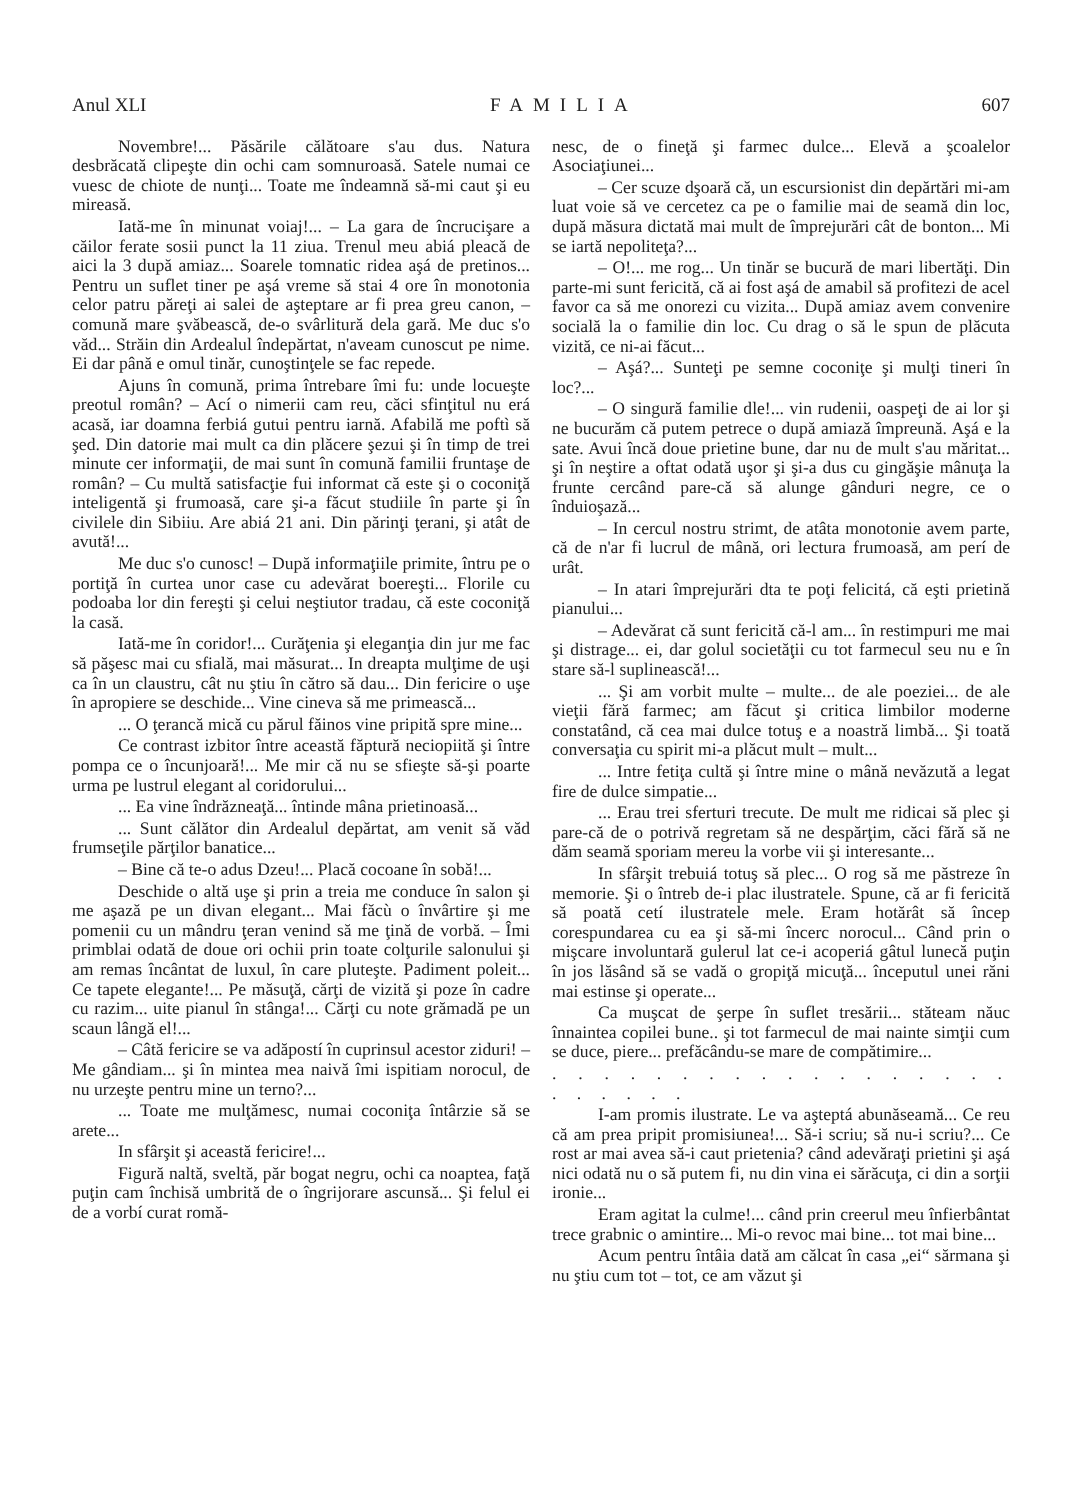Anul XLI FAMILIA 607
Novembre!... Păsările călătoare s'au dus. Natura desbrăcată clipeşte din ochi cam somnuroasă. Satele numai ce vuesc de chiote de nunţi... Toate me îndeamnă să-mi caut şi eu mireasă.
Iată-me în minunat voiaj!... – La gara de încrucişare a căilor ferate sosii punct la 11 ziua. Trenul meu abiá pleacă de aici la 3 după amiaz... Soarele tomnatic ridea aşá de pretinos... Pentru un suflet tiner pe aşá vreme să stai 4 ore în monotonia celor patru păreţi ai salei de aşteptare ar fi prea greu canon, – comună mare şvăbească, de-o svârlitură dela gară. Me duc s'o văd... Străin din Ardealul îndepărtat, n'aveam cunoscut pe nime. Ei dar până e omul tinăr, cunoştinţele se fac repede.
Ajuns în comună, prima întrebare îmi fu: unde locueşte preotul român? – Ací o nimerii cam reu, căci sfinţitul nu erá acasă, iar doamna ferbiá gutui pentru iarnă. Afabilă me poftì să şed. Din datorie mai mult ca din plăcere şezui şi în timp de trei minute cer informaţii, de mai sunt în comună familii fruntaşe de român? – Cu multă satisfacţie fui informat că este şi o coconiţă inteligentă şi frumoasă, care şi-a făcut studiile în parte şi în civilele din Sibiiu. Are abiá 21 ani. Din părinţi ţerani, şi atât de avută!...
Me duc s'o cunosc! – După informaţiile primite, întru pe o portiţă în curtea unor case cu adevărat boereşti... Florile cu podoaba lor din fereşti şi celui neştiutor tradau, că este coconiţă la casă.
Iată-me în coridor!... Curăţenia şi eleganţia din jur me fac să păşesc mai cu sfială, mai măsurat... In dreapta mulţime de uşi ca în un claustru, cât nu ştiu în cătro să dau... Din fericire o uşe în apropiere se deschide... Vine cineva să me primească...
... O ţerancă mică cu părul făinos vine pripită spre mine...
Ce contrast izbitor între această făptură neciopiită şi între pompa ce o încunjoară!... Me mir că nu se sfieşte să-şi poarte urma pe lustrul elegant al coridorului...
... Ea vine îndrăzneaţă... întinde mâna prietinoasă...
... Sunt călător din Ardealul depărtat, am venit să văd frumseţile părţilor banatice...
– Bine că te-o adus Dzeu!... Placă cocoane în sobă!...
Deschide o altă uşe şi prin a treia me conduce în salon şi me aşază pe un divan elegant... Mai făcù o învârtire şi me pomenii cu un mândru ţeran venind să me ţină de vorbă. – Îmi primblai odată de doue ori ochii prin toate colţurile salonului şi am remas încântat de luxul, în care pluteşte. Padiment poleit... Ce tapete elegante!... Pe măsuţă, cărţi de vizită şi poze în cadre cu razim... uite pianul în stânga!... Cărţi cu note grămadă pe un scaun lângă el!...
– Câtă fericire se va adăpostí în cuprinsul acestor ziduri! – Me gândiam... şi în mintea mea naivă îmi ispitiam norocul, de nu urzeşte pentru mine un terno?...
... Toate me mulţămesc, numai coconiţa întârzie să se arete...
In sfârşit şi această fericire!...
Figură naltă, sveltă, păr bogat negru, ochi ca noaptea, faţă puţin cam închisă umbrită de o îngrijorare ascunsă... Şi felul ei de a vorbí curat romă-
nesc, de o fineţă şi farmec dulce... Elevă a şcoalelor Asociaţiunei...
– Cer scuze dşoară că, un escursionist din depărtări mi-am luat voie să ve cercetez ca pe o familie mai de seamă din loc, după măsura dictată mai mult de împrejurări cât de bonton... Mi se iartă nepoliteţa?...
– O!... me rog... Un tinăr se bucură de mari libertăţi. Din parte-mi sunt fericită, că ai fost aşá de amabil să profitezi de acel favor ca să me onorezi cu vizita... După amiaz avem convenire socială la o familie din loc. Cu drag o să le spun de plăcuta vizită, ce ni-ai făcut...
– Aşá?... Sunteţi pe semne coconiţe şi mulţi tineri în loc?...
– O singură familie dle!... vin rudenii, oaspeţi de ai lor şi ne bucurăm că putem petrece o după amiază împreună. Aşá e la sate. Avui încă doue prietine bune, dar nu de mult s'au măritat... şi în neştire a oftat odată uşor şi şi-a dus cu gingăşie mânuţa la frunte cercând pare-că să alunge gânduri negre, ce o înduioşază...
– In cercul nostru strimt, de atâta monotonie avem parte, că de n'ar fi lucrul de mână, ori lectura frumoasă, am perí de urât.
– In atari împrejurări dta te poţi felicitá, că eşti prietină pianului...
– Adevărat că sunt fericită că-l am... în restimpuri me mai şi distrage... ei, dar golul societăţii cu tot farmecul seu nu e în stare să-l suplinească!...
... Şi am vorbit multe – multe... de ale poeziei... de ale vieţii fără farmec; am făcut şi critica limbilor moderne constatând, că cea mai dulce totuş e a noastră limbă... Şi toată conversaţia cu spirit mi-a plăcut mult – mult...
... Intre fetiţa cultă şi între mine o mână nevăzută a legat fire de dulce simpatie...
... Erau trei sferturi trecute. De mult me ridicai să plec şi pare-că de o potrivă regretam să ne despărţim, căci fără să ne dăm seamă sporiam mereu la vorbe vii şi interesante...
In sfârşit trebuiá totuş să plec... O rog să me păstreze în memorie. Şi o întreb de-i plac ilustratele. Spune, că ar fi fericită să poată cetí ilustratele mele. Eram hotărât să încep corespundarea cu ea şi să-mi încerc norocul... Când prin o mişcare involuntară gulerul lat ce-i acoperiá gâtul lunecă puţin în jos lăsând să se vadă o gropiţă micuţă... începutul unei răni mai estinse şi operate...
Ca muşcat de şerpe în suflet tresării... stăteam năuc înnaintea copilei bune.. şi tot farmecul de mai nainte simţii cum se duce, piere... prefăcându-se mare de compătimire...
. . . . . . . . . . . . . . . . . . . . . . . .
I-am promis ilustrate. Le va aşteptá abunăseamă... Ce reu că am prea pripit promisiunea!... Să-i scriu; să nu-i scriu?... Ce rost ar mai avea să-i caut prietenia? când adevăraţi prietini şi aşá nici odată nu o să putem fi, nu din vina ei sărăcuţa, ci din a sorţii ironie...
Eram agitat la culme!... când prin creerul meu înfierbântat trece grabnic o amintire... Mi-o revoc mai bine... tot mai bine...
Acum pentru întâia dată am călcat în casa „ei“ sărmana şi nu ştiu cum tot – tot, ce am văzut şi